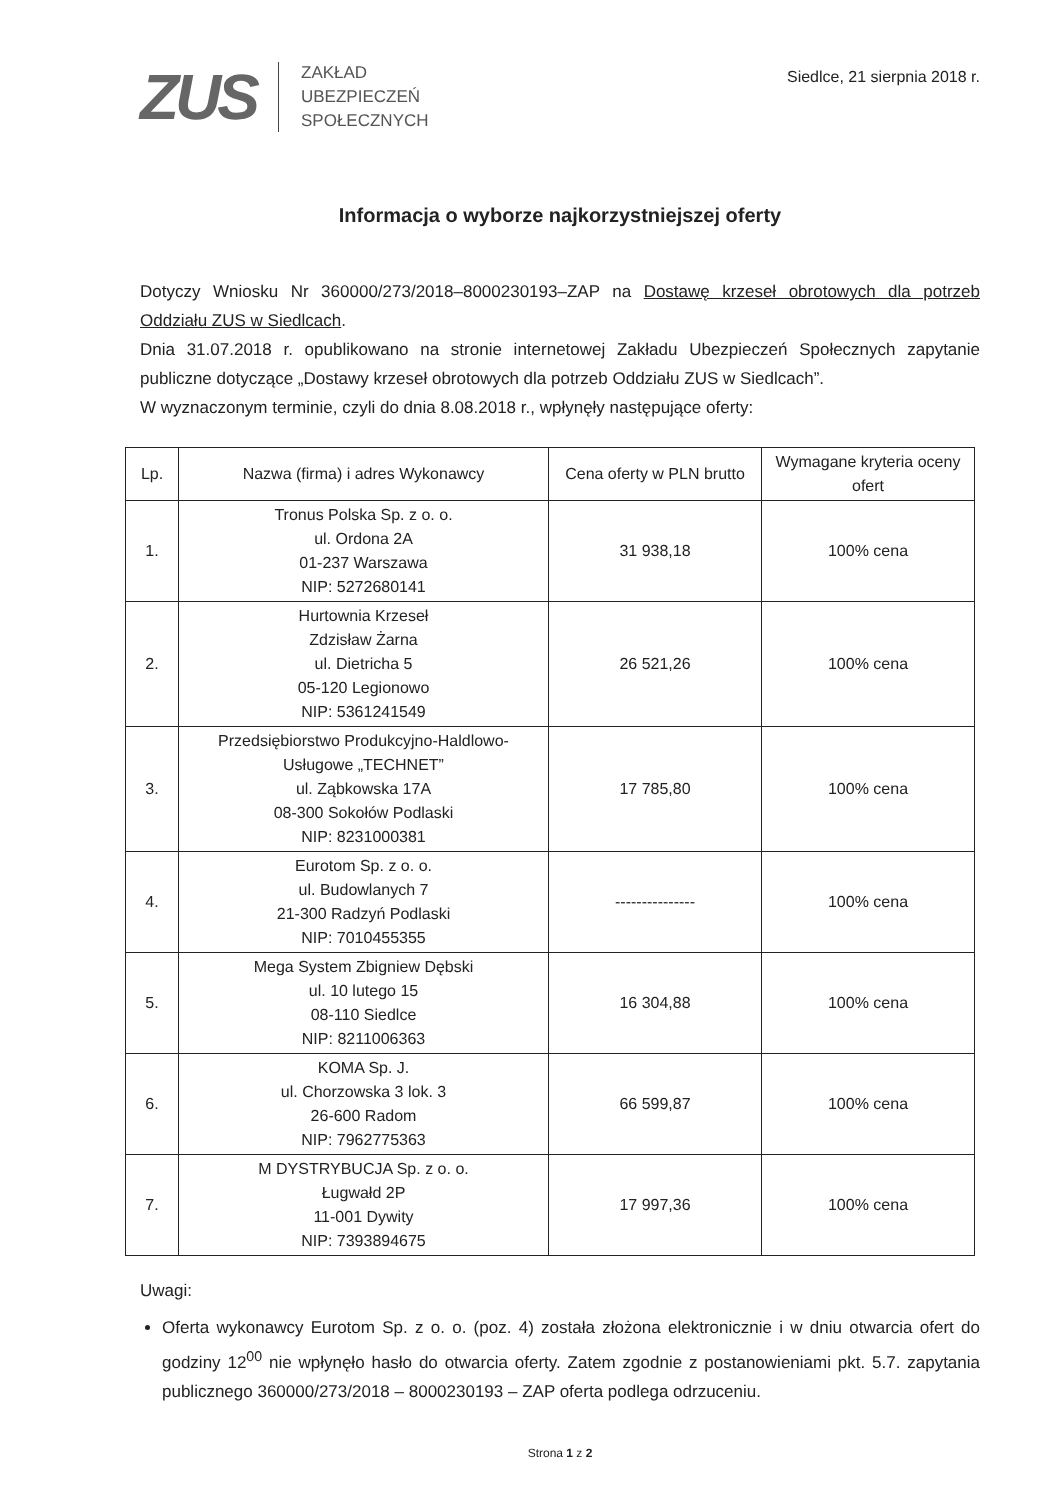ZUS
ZAKŁAD
UBEZPIECZEŃ
SPOŁECZNYCH
Siedlce, 21 sierpnia 2018 r.
Informacja o wyborze najkorzystniejszej oferty
Dotyczy Wniosku Nr 360000/273/2018–8000230193–ZAP na Dostawę krzeseł obrotowych dla potrzeb Oddziału ZUS w Siedlcach.
Dnia 31.07.2018 r. opublikowano na stronie internetowej Zakładu Ubezpieczeń Społecznych zapytanie publiczne dotyczące „Dostawy krzeseł obrotowych dla potrzeb Oddziału ZUS w Siedlcach”.
W wyznaczonym terminie, czyli do dnia 8.08.2018 r., wpłynęły następujące oferty:
| Lp. | Nazwa (firma) i adres Wykonawcy | Cena oferty w PLN brutto | Wymagane kryteria oceny ofert |
| --- | --- | --- | --- |
| 1. | Tronus Polska Sp. z o. o. ul. Ordona 2A 01-237 Warszawa NIP: 5272680141 | 31 938,18 | 100% cena |
| 2. | Hurtownia Krzeseł Zdzisław Żarna ul. Dietricha 5 05-120 Legionowo NIP: 5361241549 | 26 521,26 | 100% cena |
| 3. | Przedsiębiorstwo Produkcyjno-Haldlowo-Usługowe „TECHNET” ul. Ząbkowska 17A 08-300 Sokołów Podlaski NIP: 8231000381 | 17 785,80 | 100% cena |
| 4. | Eurotom Sp. z o. o. ul. Budowlanych 7 21-300 Radzyń Podlaski NIP: 7010455355 | --------------- | 100% cena |
| 5. | Mega System Zbigniew Dębski ul. 10 lutego 15 08-110 Siedlce NIP: 8211006363 | 16 304,88 | 100% cena |
| 6. | KOMA Sp. J. ul. Chorzowska 3 lok. 3 26-600 Radom NIP: 7962775363 | 66 599,87 | 100% cena |
| 7. | M DYSTRYBUCJA Sp. z o. o. Ługwałd 2P 11-001 Dywity NIP: 7393894675 | 17 997,36 | 100% cena |
Uwagi:
Oferta wykonawcy Eurotom Sp. z o. o. (poz. 4) została złożona elektronicznie i w dniu otwarcia ofert do godziny 12<sup>00</sup> nie wpłynęło hasło do otwarcia oferty. Zatem zgodnie z postanowieniami pkt. 5.7. zapytania publicznego 360000/273/2018 – 8000230193 – ZAP oferta podlega odrzuceniu.
Strona 1 z 2